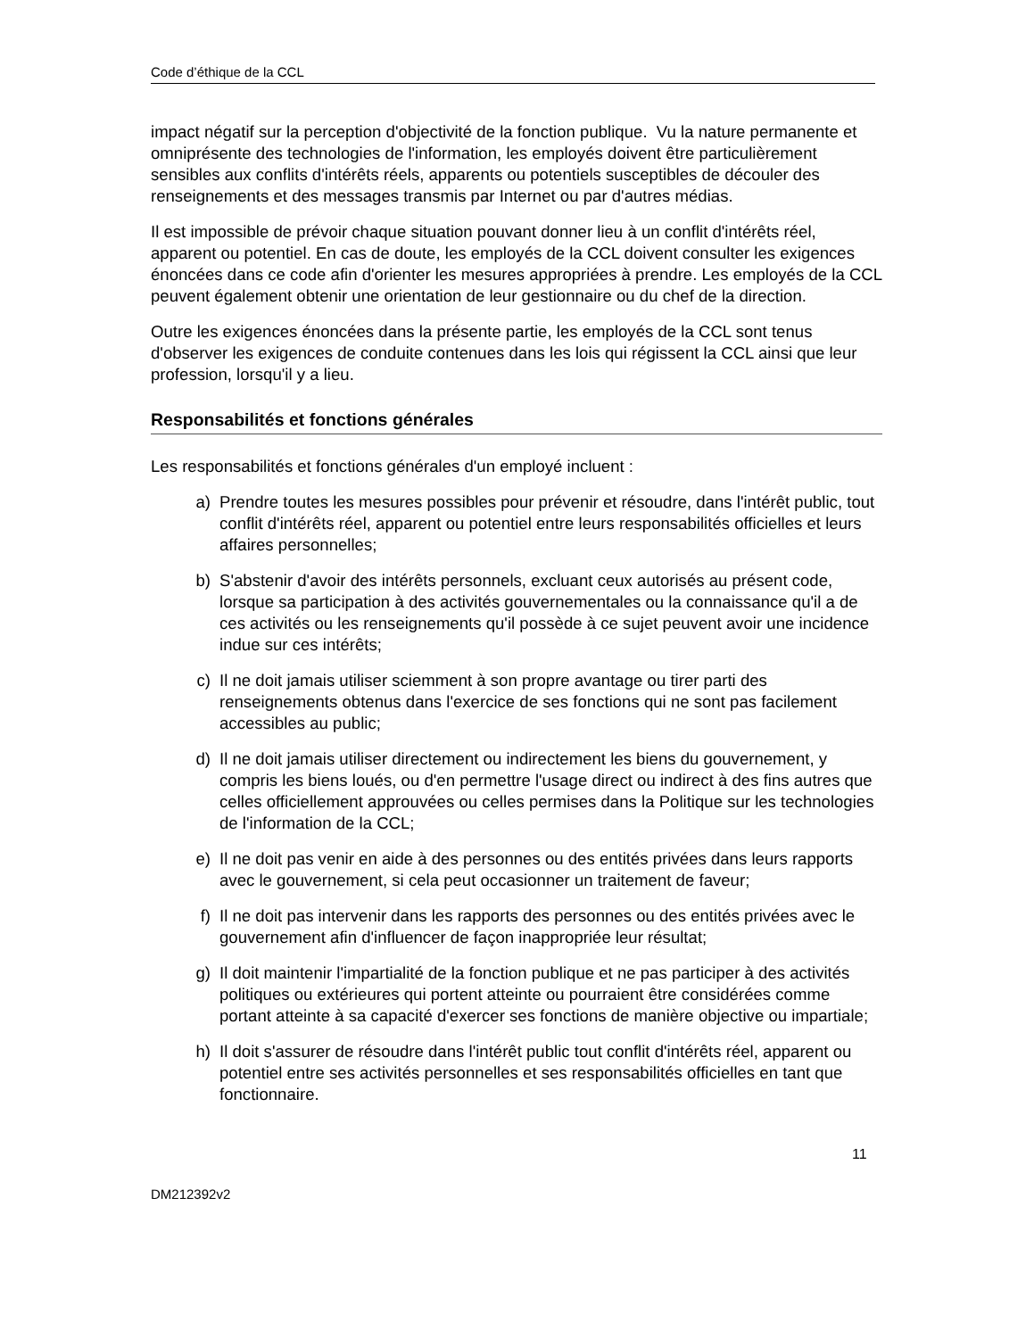Code d’éthique de la CCL
impact négatif sur la perception d'objectivité de la fonction publique. Vu la nature permanente et omniprésente des technologies de l'information, les employés doivent être particulièrement sensibles aux conflits d'intérêts réels, apparents ou potentiels susceptibles de découler des renseignements et des messages transmis par Internet ou par d'autres médias.
Il est impossible de prévoir chaque situation pouvant donner lieu à un conflit d'intérêts réel, apparent ou potentiel. En cas de doute, les employés de la CCL doivent consulter les exigences énoncées dans ce code afin d'orienter les mesures appropriées à prendre. Les employés de la CCL peuvent également obtenir une orientation de leur gestionnaire ou du chef de la direction.
Outre les exigences énoncées dans la présente partie, les employés de la CCL sont tenus d'observer les exigences de conduite contenues dans les lois qui régissent la CCL ainsi que leur profession, lorsqu'il y a lieu.
Responsabilités et fonctions générales
Les responsabilités et fonctions générales d'un employé incluent :
a) Prendre toutes les mesures possibles pour prévenir et résoudre, dans l'intérêt public, tout conflit d'intérêts réel, apparent ou potentiel entre leurs responsabilités officielles et leurs affaires personnelles;
b) S'abstenir d'avoir des intérêts personnels, excluant ceux autorisés au présent code, lorsque sa participation à des activités gouvernementales ou la connaissance qu'il a de ces activités ou les renseignements qu'il possède à ce sujet peuvent avoir une incidence indue sur ces intérêts;
c) Il ne doit jamais utiliser sciemment à son propre avantage ou tirer parti des renseignements obtenus dans l'exercice de ses fonctions qui ne sont pas facilement accessibles au public;
d) Il ne doit jamais utiliser directement ou indirectement les biens du gouvernement, y compris les biens loués, ou d'en permettre l'usage direct ou indirect à des fins autres que celles officiellement approuvées ou celles permises dans la Politique sur les technologies de l'information de la CCL;
e) Il ne doit pas venir en aide à des personnes ou des entités privées dans leurs rapports avec le gouvernement, si cela peut occasionner un traitement de faveur;
f) Il ne doit pas intervenir dans les rapports des personnes ou des entités privées avec le gouvernement afin d'influencer de façon inappropriée leur résultat;
g) Il doit maintenir l'impartialité de la fonction publique et ne pas participer à des activités politiques ou extérieures qui portent atteinte ou pourraient être considérées comme portant atteinte à sa capacité d'exercer ses fonctions de manière objective ou impartiale;
h) Il doit s'assurer de résoudre dans l'intérêt public tout conflit d'intérêts réel, apparent ou potentiel entre ses activités personnelles et ses responsabilités officielles en tant que fonctionnaire.
11
DM212392v2